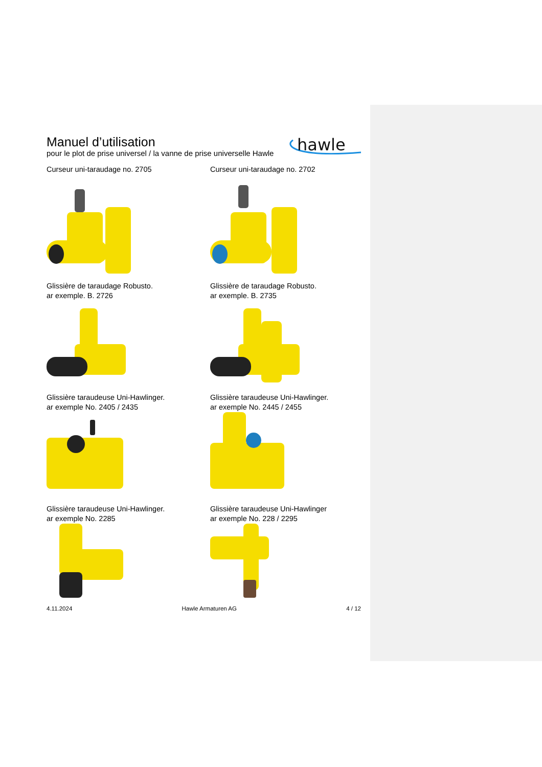Manuel d’utilisation
pour le plot de prise universel / la vanne de prise universelle Hawle
hawle
Curseur uni-taraudage no. 2705
Curseur uni-taraudage no. 2702
Glissière de taraudage Robusto.
ar exemple. B. 2726
Glissière de taraudage Robusto.
ar exemple. B. 2735
Glissière taraudeuse Uni-Hawlinger.
ar exemple No. 2405 / 2435
Glissière taraudeuse Uni-Hawlinger.
ar exemple No. 2445 / 2455
Glissière taraudeuse Uni-Hawlinger.
ar exemple No. 2285
Glissière taraudeuse Uni-Hawlinger
ar exemple No. 228 / 2295
4.11.2024 Hawle Armaturen AG 4 / 12